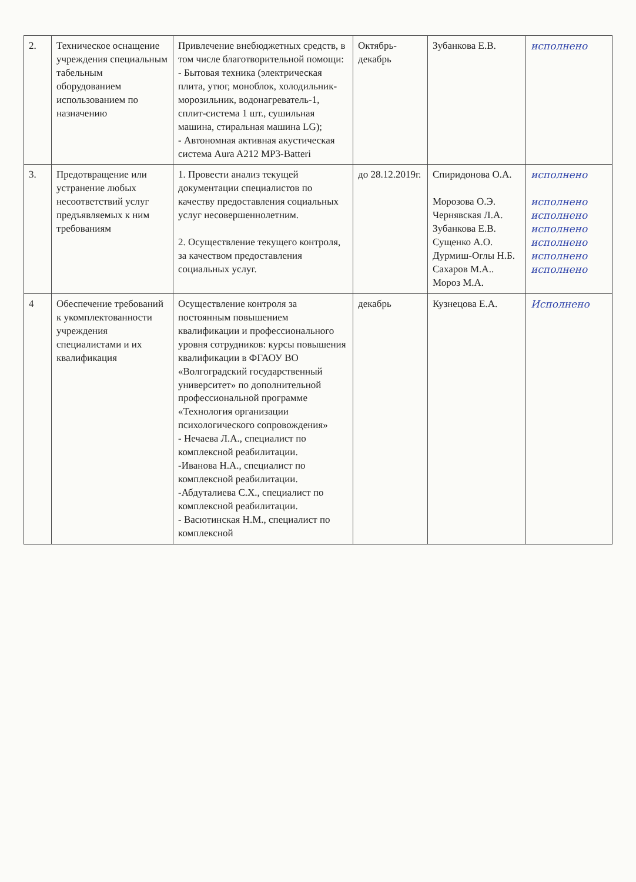| 2. | Техническое оснащение учреждения специальным табельным оборудованием использованием по назначению | Привлечение внебюджетных средств, в том числе благотворительной помощи: - Бытовая техника (электрическая плита, утюг, моноблок, холодильник-морозильник, водонагреватель-1, сплит-система 1 шт., сушильная машина, стиральная машина LG); - Автономная активная акустическая система Aura A212 MP3-Batteri | Октябрь-декабрь | Зубанкова Е.В. | исполнено |
| 3. | Предотвращение или устранение любых несоответствий услуг предъявляемых к ним требованиям | 1. Провести анализ текущей документации специалистов по качеству предоставления социальных услуг несовершеннолетним. 2. Осуществление текущего контроля, за качеством предоставления социальных услуг. | до 28.12.2019г. | Спиридонова О.А. Морозова О.Э. Чернявская Л.А. Зубанкова Е.В. Сущенко А.О. Дурмиш-Оглы Н.Б. Сахаров М.А.. Мороз М.А. | исполнено исполнено исполнено исполнено исполнено исполнено исполнено |
| 4 | Обеспечение требований к укомплектованности учреждения специалистами и их квалификация | Осуществление контроля за постоянным повышением квалификации и профессионального уровня сотрудников: курсы повышения квалификации в ФГАОУ ВО «Волгоградский государственный университет» по дополнительной профессиональной программе «Технология организации психологического сопровождения» - Нечаева Л.А., специалист по комплексной реабилитации. -Иванова Н.А., специалист по комплексной реабилитации. -Абдуталиева С.Х., специалист по комплексной реабилитации. - Васютинская Н.М., специалист по комплексной | декабрь | Кузнецова Е.А. | Исполнено |